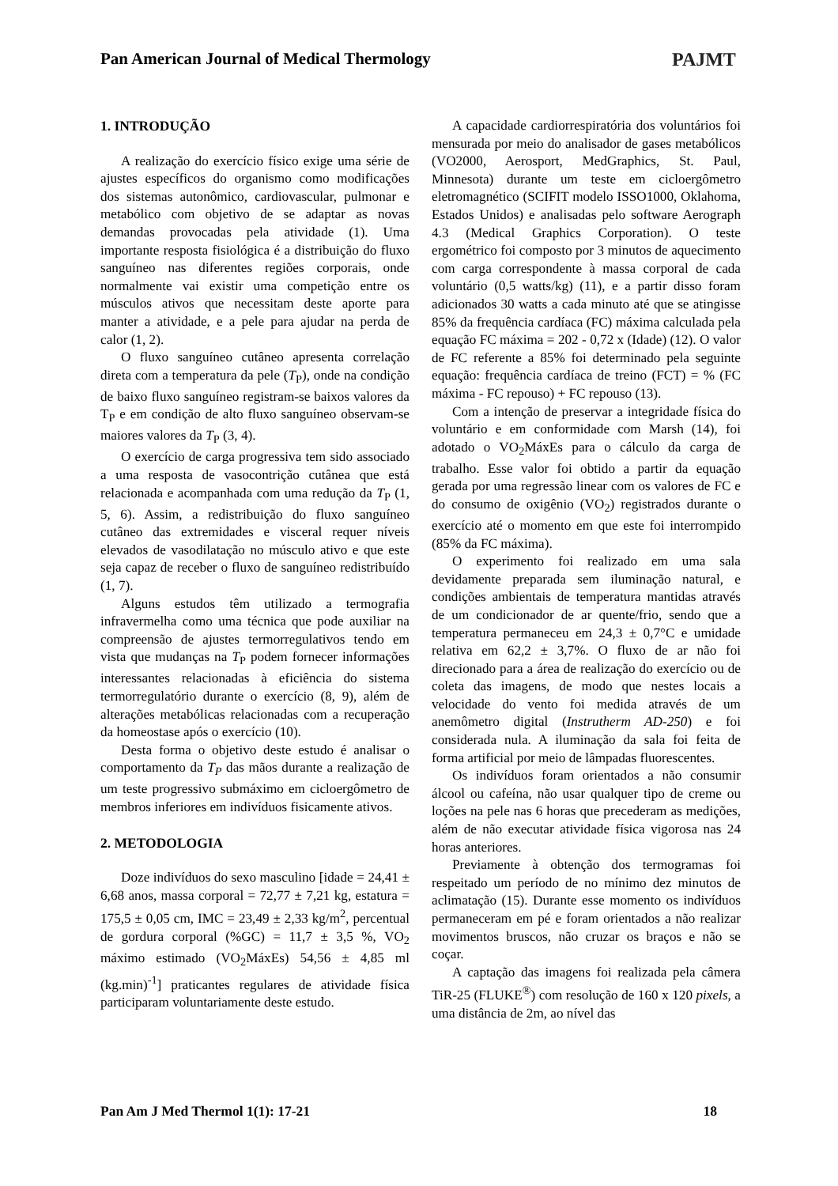Pan American Journal of Medical Thermology
PAJMT
1. INTRODUÇÃO
A realização do exercício físico exige uma série de ajustes específicos do organismo como modificações dos sistemas autonômico, cardiovascular, pulmonar e metabólico com objetivo de se adaptar as novas demandas provocadas pela atividade (1). Uma importante resposta fisiológica é a distribuição do fluxo sanguíneo nas diferentes regiões corporais, onde normalmente vai existir uma competição entre os músculos ativos que necessitam deste aporte para manter a atividade, e a pele para ajudar na perda de calor (1, 2).
O fluxo sanguíneo cutâneo apresenta correlação direta com a temperatura da pele (T<sub>P</sub>), onde na condição de baixo fluxo sanguíneo registram-se baixos valores da T<sub>P</sub> e em condição de alto fluxo sanguíneo observam-se maiores valores da T<sub>P</sub> (3, 4).
O exercício de carga progressiva tem sido associado a uma resposta de vasocontrição cutânea que está relacionada e acompanhada com uma redução da T<sub>P</sub> (1, 5, 6). Assim, a redistribuição do fluxo sanguíneo cutâneo das extremidades e visceral requer níveis elevados de vasodilatação no músculo ativo e que este seja capaz de receber o fluxo de sanguíneo redistribuído (1, 7).
Alguns estudos têm utilizado a termografia infravermelha como uma técnica que pode auxiliar na compreensão de ajustes termorregulativos tendo em vista que mudanças na T<sub>P</sub> podem fornecer informações interessantes relacionadas à eficiência do sistema termorregulatório durante o exercício (8, 9), além de alterações metabólicas relacionadas com a recuperação da homeostase após o exercício (10).
Desta forma o objetivo deste estudo é analisar o comportamento da T<sub>P</sub> das mãos durante a realização de um teste progressivo submáximo em cicloergômetro de membros inferiores em indivíduos fisicamente ativos.
2. METODOLOGIA
Doze indivíduos do sexo masculino [idade = 24,41 ± 6,68 anos, massa corporal = 72,77 ± 7,21 kg, estatura = 175,5 ± 0,05 cm, IMC = 23,49 ± 2,33 kg/m<sup>2</sup>, percentual de gordura corporal (%GC) = 11,7 ± 3,5 %, VO<sub>2</sub> máximo estimado (VO<sub>2</sub>MáxEs) 54,56 ± 4,85 ml (kg.min)<sup>-1</sup>] praticantes regulares de atividade física participaram voluntariamente deste estudo.
A capacidade cardiorrespiratória dos voluntários foi mensurada por meio do analisador de gases metabólicos (VO2000, Aerosport, MedGraphics, St. Paul, Minnesota) durante um teste em cicloergômetro eletromagnético (SCIFIT modelo ISSO1000, Oklahoma, Estados Unidos) e analisadas pelo software Aerograph 4.3 (Medical Graphics Corporation). O teste ergométrico foi composto por 3 minutos de aquecimento com carga correspondente à massa corporal de cada voluntário (0,5 watts/kg) (11), e a partir disso foram adicionados 30 watts a cada minuto até que se atingisse 85% da frequência cardíaca (FC) máxima calculada pela equação FC máxima = 202 - 0,72 x (Idade) (12). O valor de FC referente a 85% foi determinado pela seguinte equação: frequência cardíaca de treino (FCT) = % (FC máxima - FC repouso) + FC repouso (13).
Com a intenção de preservar a integridade física do voluntário e em conformidade com Marsh (14), foi adotado o VO<sub>2</sub>MáxEs para o cálculo da carga de trabalho. Esse valor foi obtido a partir da equação gerada por uma regressão linear com os valores de FC e do consumo de oxigênio (VO<sub>2</sub>) registrados durante o exercício até o momento em que este foi interrompido (85% da FC máxima).
O experimento foi realizado em uma sala devidamente preparada sem iluminação natural, e condições ambientais de temperatura mantidas através de um condicionador de ar quente/frio, sendo que a temperatura permaneceu em 24,3 ± 0,7°C e umidade relativa em 62,2 ± 3,7%. O fluxo de ar não foi direcionado para a área de realização do exercício ou de coleta das imagens, de modo que nestes locais a velocidade do vento foi medida através de um anemômetro digital (Instrutherm AD-250) e foi considerada nula. A iluminação da sala foi feita de forma artificial por meio de lâmpadas fluorescentes.
Os indivíduos foram orientados a não consumir álcool ou cafeína, não usar qualquer tipo de creme ou loções na pele nas 6 horas que precederam as medições, além de não executar atividade física vigorosa nas 24 horas anteriores.
Previamente à obtenção dos termogramas foi respeitado um período de no mínimo dez minutos de aclimatação (15). Durante esse momento os indivíduos permaneceram em pé e foram orientados a não realizar movimentos bruscos, não cruzar os braços e não se coçar.
A captação das imagens foi realizada pela câmera TiR-25 (FLUKE<sup>®</sup>) com resolução de 160 x 120 pixels, a uma distância de 2m, ao nível das
Pan Am J Med Thermol 1(1): 17-21 18